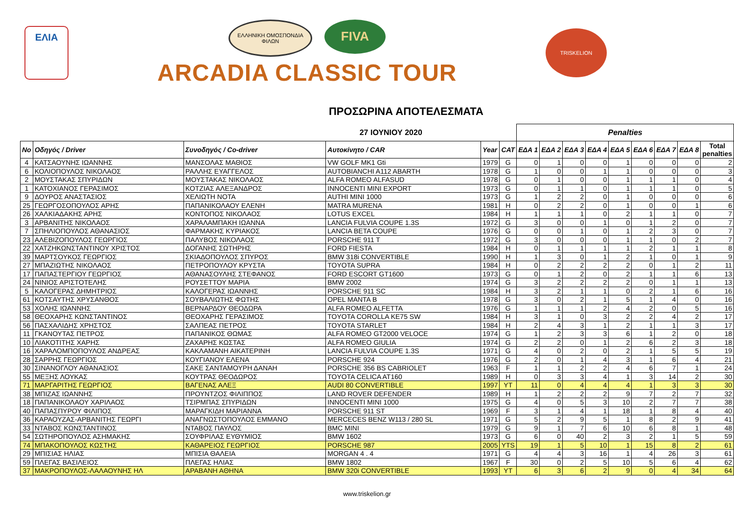ΕΛΙΑ
ΕΛΛΗΝΙΚΗ ΟΜΟΣΠΟΝΔΙΑ ΦΙΛΩΝ
FIVA
ARCADIA CLASSIC TOUR
TRISKELION
ΠΡΟΣΩΡΙΝΑ ΑΠΟΤΕΛΕΣΜΑΤΑ
| 27 ΙΟΥΝΙΟΥ 2020 | | | | | | Penalties | | | | | | | | |
| No | Οδηγός / Driver | Συνοδηγός / Co-driver | Αυτοκίνητο / CAR | Year | CAT | ΕΔΑ 1 | ΕΔΑ 2 | ΕΔΑ 3 | ΕΔΑ 4 | ΕΔΑ 5 | ΕΔΑ 6 | ΕΔΑ 7 | ΕΔΑ 8 | Total penalties |
| 4 | ΚΑΤΣΑΟΥΝΗΣ ΙΩΑΝΝΗΣ | ΜΑΝΣΟΛΑΣ ΜΑΘΙΟΣ | VW GOLF MK1 Gti | 1979 | G | 0 | 1 | 0 | 0 | 1 | 0 | 0 | 0 | 2 |
| 6 | ΚΟΛΙΟΠΟΥΛΟΣ ΝΙΚΟΛΑΟΣ | ΡΑΛΛΗΣ ΕΥΑΓΓΕΛΟΣ | AUTOBIANCHI A112 ABARTH | 1978 | G | 1 | 0 | 0 | 1 | 1 | 0 | 0 | 0 | 3 |
| 2 | ΜΟΥΣΤΑΚΑΣ ΣΠΥΡΙΔΩΝ | ΜΟΥΣΤΑΚΑΣ ΝΙΚΟΛΑΟΣ | ALFA ROMEO ALFASUD | 1978 | G | 0 | 1 | 0 | 0 | 1 | 1 | 1 | 0 | 4 |
| 1 | ΚΑΤΟΧΙΑΝΟΣ ΓΕΡΑΣΙΜΟΣ | ΚΟΤΖΙΑΣ ΑΛΕΞΑΝΔΡΟΣ | INNOCENTI MINI EXPORT | 1973 | G | 0 | 1 | 1 | 0 | 1 | 1 | 1 | 0 | 5 |
| 9 | ΔΟΥΡΟΣ ΑΝΑΣΤΑΣΙΟΣ | ΧΕΛΙΩΤΗ ΝΟΤΑ | AUTHI MINI 1000 | 1973 | G | 1 | 2 | 2 | 0 | 1 | 0 | 0 | 0 | 6 |
| 25 | ΓΕΩΡΓΟΣΟΠΟΥΛΟΣ ΑΡΗΣ | ΠΑΠΑΝΙΚΟΛΑΟΥ ΕΛΕΝΗ | MATRA MURENA | 1981 | H | 0 | 2 | 2 | 0 | 1 | 0 | 0 | 1 | 6 |
| 26 | ΧΑΛΚΙΑΔΑΚΗΣ ΑΡΗΣ | ΚΟΝΤΟΠΟΣ ΝΙΚΟΛΑΟΣ | LOTUS EXCEL | 1984 | H | 1 | 1 | 1 | 0 | 2 | 1 | 1 | 0 | 7 |
| 3 | ΑΡΒΑΝΙΤΗΣ ΝΙΚΟΛΑΟΣ | ΧΑΡΑΛΑΜΠΑΚΗ ΙΩΑΝΝΑ | LANCIA FULVIA COUPE 1.3S | 1972 | G | 3 | 0 | 0 | 1 | 0 | 1 | 2 | 0 | 7 |
| 7 | ΣΠΗΛΙΟΠΟΥΛΟΣ ΑΘΑΝΑΣΙΟΣ | ΦΑΡΜΑΚΗΣ ΚΥΡΙΑΚΟΣ | LANCIA BETA COUPE | 1976 | G | 0 | 0 | 1 | 0 | 1 | 2 | 3 | 0 | 7 |
| 23 | ΑΛΕΒΙΖΟΠΟΥΛΟΣ ΓΕΩΡΓΙΟΣ | ΠΑΛΥΒΟΣ ΝΙΚΟΛΑΟΣ | PORSCHE 911 T | 1972 | G | 3 | 0 | 0 | 0 | 1 | 1 | 0 | 2 | 7 |
| 22 | ΧΑΤΖΗΚΩΝΣΤΑΝΤΙΝΟΥ ΧΡΙΣΤΟΣ | ΔΟΓΑΝΗΣ ΣΩΤΗΡΗΣ | FORD FIESTA | 1984 | H | 0 | 1 | 1 | 1 | 1 | 2 | 1 | 1 | 8 |
| 39 | ΜΑΡΤΣΟΥΚΟΣ ΓΕΩΡΓΙΟΣ | ΣΚΙΑΔΟΠΟΥΛΟΣ ΣΠΥΡΟΣ | BMW 318i CONVERTIBLE | 1990 | H | 1 | 3 | 0 | 1 | 2 | 1 | 0 | 1 | 9 |
| 27 | ΜΠΑΖΙΩΤΗΣ ΝΙΚΟΛΑΟΣ | ΠΕΤΡΟΠΟΥΛΟΥ ΚΡΥΣΤΑ | TOYOTA SUPRA | 1984 | H | 0 | 2 | 2 | 2 | 2 | 0 | 1 | 2 | 11 |
| 17 | ΠΑΠΑΣΤΕΡΓΙΟΥ ΓΕΩΡΓΙΟΣ | ΑΘΑΝΑΣΟΥΛΗΣ ΣΤΕΦΑΝΟΣ | FORD ESCORT GT1600 | 1973 | G | 0 | 1 | 2 | 0 | 2 | 1 | 1 | 6 | 13 |
| 24 | ΝΙΝΙΟΣ ΑΡΙΣΤΟΤΕΛΗΣ | ΡΟΥΣΕΤΤΟΥ ΜΑΡΙΑ | BMW 2002 | 1974 | G | 3 | 2 | 2 | 2 | 2 | 0 | 1 | 1 | 13 |
| 5 | ΚΑΛΟΓΕΡΑΣ ΔΗΜΗΤΡΙΟΣ | ΚΑΛΟΓΕΡΑΣ ΙΩΑΝΝΗΣ | PORSCHE 911 SC | 1984 | H | 3 | 2 | 1 | 1 | 0 | 2 | 1 | 6 | 16 |
| 61 | ΚΟΤΣΑΥΤΗΣ ΧΡΥΣΑΝΘΟΣ | ΣΟΥΒΑΛΙΩΤΗΣ ΦΩΤΗΣ | OPEL MANTA B | 1978 | G | 3 | 0 | 2 | 1 | 5 | 1 | 4 | 0 | 16 |
| 53 | ΧΟΛΗΣ ΙΩΑΝΝΗΣ | ΒΕΡΝΑΡΔΟΥ ΘΕΟΔΩΡΑ | ALFA ROMEO ALFETTA | 1976 | G | 1 | 1 | 1 | 2 | 4 | 2 | 0 | 5 | 16 |
| 58 | ΘΕΟΧΑΡΗΣ ΚΩΝΣΤΑΝΤΙΝΟΣ | ΘΕΟΧΑΡΗΣ ΓΕΡΑΣΙΜΟΣ | TOYOTA COROLLA KE75 SW | 1984 | H | 3 | 1 | 0 | 3 | 2 | 2 | 4 | 2 | 17 |
| 56 | ΠΑΣΧΑΛΙΔΗΣ ΧΡΗΣΤΟΣ | ΣΑΛΠΕΑΣ ΠΕΤΡΟΣ | TOYOTA STARLET | 1984 | H | 2 | 4 | 3 | 1 | 2 | 1 | 1 | 3 | 17 |
| 11 | ΓΚΑΝΟΥΤΑΣ ΠΕΤΡΟΣ | ΠΑΠΑΝΙΚΟΣ ΘΩΜΑΣ | ALFA ROMEO GT2000 VELOCE | 1974 | G | 1 | 2 | 3 | 3 | 6 | 1 | 2 | 0 | 18 |
| 10 | ΛΙΑΚΟΤΙΤΗΣ ΧΑΡΗΣ | ΖΑΧΑΡΗΣ ΚΩΣΤΑΣ | ALFA ROMEO GIULIA | 1974 | G | 2 | 2 | 0 | 1 | 2 | 6 | 2 | 3 | 18 |
| 16 | ΧΑΡΑΛΟΜΠΟΠΟΥΛΟΣ ΑΝΔΡΕΑΣ | ΚΑΚΛΑΜΑΝΗ ΑΙΚΑΤΕΡΙΝΗ | LANCIA FULVIA COUPE 1.3S | 1971 | G | 4 | 0 | 2 | 0 | 2 | 1 | 5 | 5 | 19 |
| 28 | ΣΑΡΡΗΣ ΓΕΩΡΓΙΟΣ | ΚΟΥΓΙΑΝΟΥ ΕΛΕΝΑ | PORSCHE 924 | 1976 | G | 2 | 0 | 1 | 4 | 3 | 1 | 6 | 4 | 21 |
| 30 | ΣΙΝΑΝΟΓΛΟΥ ΑΘΑΝΑΣΙΟΣ | ΣΑΚΕ ΣΑΝΤΑΜΟΥΡΗ ΔΑΝΑΗ | PORSCHE 356 BS CABRIOLET | 1963 | F | 1 | 1 | 2 | 2 | 4 | 6 | 7 | 1 | 24 |
| 55 | ΜΕΞΗΣ ΛΟΥΚΑΣ | ΚΟΥΤΡΑΣ ΘΕΟΔΩΡΟΣ | TOYOTA CELICA AT160 | 1989 | H | 0 | 3 | 3 | 4 | 1 | 3 | 14 | 2 | 30 |
| 71 | ΜΑΡΓΑΡΙΤΗΣ ΓΕΩΡΓΙΟΣ | ΒΑΓΕΝΑΣ ΑΛΕΞ | AUDI 80 CONVERTIBLE | 1997 | YT | 11 | 0 | 4 | 4 | 4 | 1 | 3 | 3 | 30 |
| 38 | ΜΠΙΖΑΣ ΙΩΑΝΝΗΣ | ΠΡΟΥΝΤΖΟΣ ΦΙΛΙΠΠΟΣ | LAND ROVER DEFENDER | 1989 | H | 1 | 2 | 2 | 2 | 9 | 7 | 2 | 7 | 32 |
| 18 | ΠΑΠΑΝΙΚΟΛΑΟΥ ΧΑΡΙΛΑΟΣ | ΤΣΙΡΜΠΑΣ ΣΠΥΡΙΔΩΝ | INNOCENTI MINI 1000 | 1975 | G | 4 | 0 | 5 | 3 | 10 | 2 | 7 | 7 | 38 |
| 40 | ΠΑΠΑΣΠΥΡΟΥ ΦΙΛΙΠΟΣ | ΜΑΡΑΓΚΙΔΗ ΜΑΡΙΑΝΝΑ | PORSCHE 911 ST | 1969 | F | 3 | 1 | 4 | 1 | 18 | 1 | 8 | 4 | 40 |
| 36 | ΚΑΡΑΟΥΖΑΣ-ΑΡΒΑΝΙΤΗΣ ΓΕΩΡΓΙ | ΑΝΑΓΝΩΣΤΟΠΟΥΛΟΣ ΕΜΜΑΝΟ | MERCECES BENZ W113 / 280 SL | 1971 | G | 5 | 2 | 9 | 5 | 1 | 8 | 2 | 9 | 41 |
| 33 | ΝΤΑΒΟΣ ΚΩΝΣΤΑΝΤΙΝΟΣ | ΝΤΑΒΟΣ ΠΑΥΛΟΣ | BMC MINI | 1979 | G | 9 | 1 | 7 | 6 | 10 | 6 | 8 | 1 | 48 |
| 54 | ΣΩΤΗΡΟΠΟΥΛΟΣ ΑΣΗΜΑΚΗΣ | ΣΟΥΦΡΙΛΑΣ ΕΥΘΥΜΙΟΣ | BMW 1602 | 1973 | G | 6 | 0 | 40 | 2 | 3 | 2 | 1 | 5 | 59 |
| 74 | ΜΠΑΚΟΠΟΥΛΟΣ ΚΩΣΤΗΣ | ΚΑΘΑΡΕΙΟΣ ΓΕΩΡΓΙΟΣ | PORSCHE 987 | 2005 | YTS | 19 | 1 | 5 | 10 | 1 | 15 | 8 | 2 | 61 |
| 29 | ΜΠΙΣΙΑΣ ΗΛΙΑΣ | ΜΠΙΣΙΑ ΘΑΛΕΙΑ | MORGAN 4 . 4 | 1971 | G | 4 | 4 | 3 | 16 | 1 | 4 | 26 | 3 | 61 |
| 59 | ΠΛΕΓΑΣ ΒΑΣΙΛΕΙΟΣ | ΠΛΕΓΑΣ ΗΛΙΑΣ | BMW 1802 | 1967 | F | 30 | 0 | 2 | 5 | 10 | 5 | 6 | 4 | 62 |
| 37 | ΜΑΚΡΟΠΟΥΛΟΣ-ΛΑΛΑΟΥΝΗΣ ΗΛ | ΑΡΑΒΑΝΗ ΑΘΗΝΑ | BMW 320i CONVERTIBLE | 1993 | YT | 6 | 3 | 6 | 2 | 9 | 0 | 4 | 34 | 64 |
www.triskelion.gr